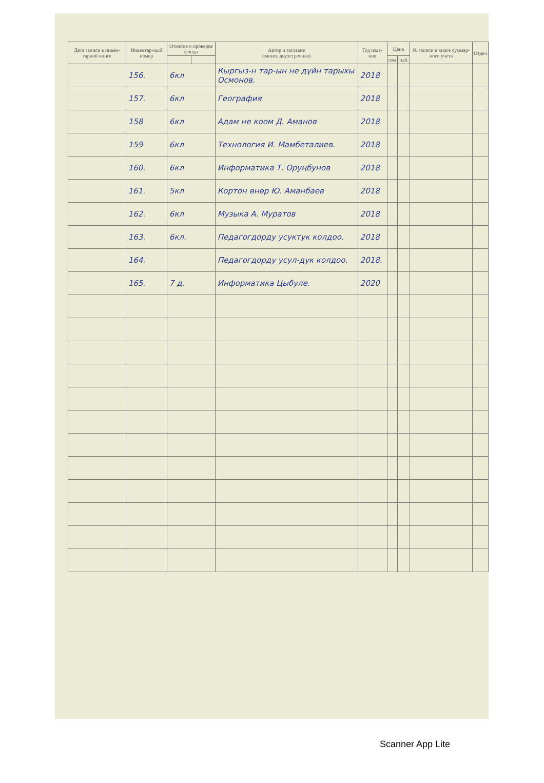| Дата записи в инвен-тарной книге | Инвентар-ный номер | Отметка о проверке фонда | | Автор и заглавие (запись двухстрочная) | Год изда-ния | Цена | | № записи в книге суммар-ного учета | Отдел |
| --- | --- | --- | --- | --- | --- | --- | --- | --- | --- |
| | | | | | | сом | тый. | | |
| | 156. | 6кл | | Кыргыз-н тар-ын не дүйн тарыхы Осмонов. | 2018 | | | | |
| | 157. | 6кл | | География | 2018 | | | | |
| | 158 | 6кл | | Адам не коом Д. Аманов | 2018 | | | | |
| | 159 | 6кл | | Технология И. Мамбеталиев. | 2018 | | | | |
| | 160. | 6кл | | Информатика Т. Оруңбунов | 2018 | | | | |
| | 161. | 5кл | | Кортон өнөр Ю. Аманбаев | 2018 | | | | |
| | 162. | 6кл | | Музыка А. Муратов | 2018 | | | | |
| | 163. | 6кл. | | Педагогдорду усуктук колдоо. | 2018 | | | | |
| | 164. | | | Педагогдорду усул-дук колдоо. | 2018. | | | | |
| | 165. | 7 д. | | Информатика Цыбуле. | 2020 | | | | |
Scanner App Lite